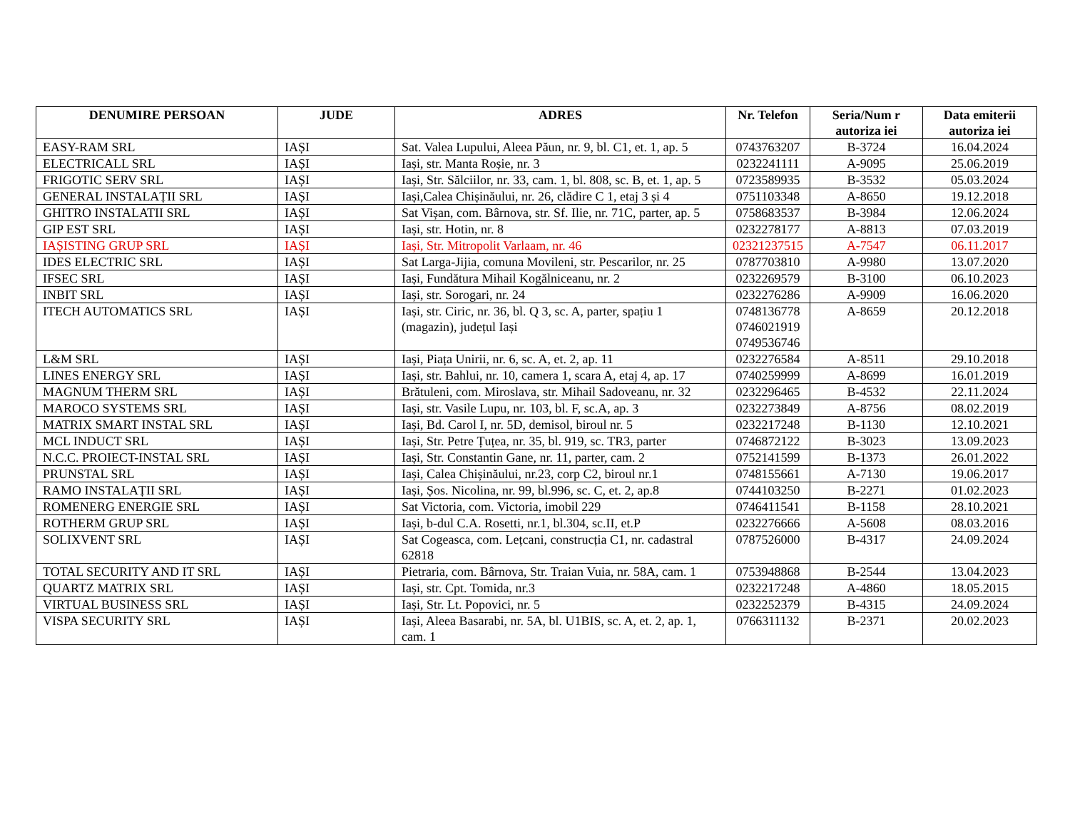| DENUMIRE PERSOAN | JUDE | ADRES | Nr. Telefon | Seria/Num r autoriza iei | Data emiterii autoriza iei |
| --- | --- | --- | --- | --- | --- |
| EASY-RAM SRL | IAȘI | Sat. Valea Lupului, Aleea Păun, nr. 9, bl. C1, et. 1, ap. 5 | 0743763207 | B-3724 | 16.04.2024 |
| ELECTRICALL SRL | IAȘI | Iași, str. Manta Roșie, nr. 3 | 0232241111 | A-9095 | 25.06.2019 |
| FRIGOTIC SERV SRL | IAȘI | Iași, Str. Sălciilor, nr. 33, cam. 1, bl. 808, sc. B, et. 1, ap. 5 | 0723589935 | B-3532 | 05.03.2024 |
| GENERAL INSTALAȚII SRL | IAȘI | Iași,Calea Chișinăului, nr. 26, clădire C 1, etaj 3 și 4 | 0751103348 | A-8650 | 19.12.2018 |
| GHITRO INSTALATII SRL | IAȘI | Sat Vișan, com. Bârnova, str. Sf. Ilie, nr. 71C, parter, ap. 5 | 0758683537 | B-3984 | 12.06.2024 |
| GIP EST SRL | IAȘI | Iași, str. Hotin, nr. 8 | 0232278177 | A-8813 | 07.03.2019 |
| IAȘISTING GRUP SRL | IAȘI | Iași, Str. Mitropolit Varlaam, nr. 46 | 02321237515 | A-7547 | 06.11.2017 |
| IDES ELECTRIC SRL | IAȘI | Sat Larga-Jijia, comuna Movileni, str. Pescarilor, nr. 25 | 0787703810 | A-9980 | 13.07.2020 |
| IFSEC SRL | IAȘI | Iași, Fundătura Mihail Kogălniceanu, nr. 2 | 0232269579 | B-3100 | 06.10.2023 |
| INBIT SRL | IAȘI | Iași, str. Sorogari, nr. 24 | 0232276286 | A-9909 | 16.06.2020 |
| ITECH AUTOMATICS SRL | IAȘI | Iași, str. Ciric, nr. 36, bl. Q 3, sc. A, parter, spațiu 1 (magazin), județul Iași | 0748136778 0746021919 0749536746 | A-8659 | 20.12.2018 |
| L&M SRL | IAȘI | Iași, Piața Unirii, nr. 6, sc. A, et. 2, ap. 11 | 0232276584 | A-8511 | 29.10.2018 |
| LINES ENERGY SRL | IAȘI | Iași, str. Bahlui, nr. 10, camera 1, scara A, etaj 4, ap. 17 | 0740259999 | A-8699 | 16.01.2019 |
| MAGNUM THERM SRL | IAȘI | Brătuleni, com. Miroslava, str. Mihail Sadoveanu, nr. 32 | 0232296465 | B-4532 | 22.11.2024 |
| MAROCO SYSTEMS SRL | IAȘI | Iași, str. Vasile Lupu, nr. 103, bl. F, sc.A, ap. 3 | 0232273849 | A-8756 | 08.02.2019 |
| MATRIX SMART INSTAL SRL | IAȘI | Iași, Bd. Carol I, nr. 5D, demisol, biroul nr. 5 | 0232217248 | B-1130 | 12.10.2021 |
| MCL INDUCT SRL | IAȘI | Iași, Str. Petre Țuțea, nr. 35, bl. 919, sc. TR3, parter | 0746872122 | B-3023 | 13.09.2023 |
| N.C.C. PROIECT-INSTAL SRL | IAȘI | Iași, Str. Constantin Gane, nr. 11, parter, cam. 2 | 0752141599 | B-1373 | 26.01.2022 |
| PRUNSTAL SRL | IAȘI | Iași, Calea Chișinăului, nr.23, corp C2, biroul nr.1 | 0748155661 | A-7130 | 19.06.2017 |
| RAMO INSTALAȚII SRL | IAȘI | Iași, Șos. Nicolina, nr. 99, bl.996, sc. C, et. 2, ap.8 | 0744103250 | B-2271 | 01.02.2023 |
| ROMENERG ENERGIE SRL | IAȘI | Sat Victoria, com. Victoria, imobil 229 | 0746411541 | B-1158 | 28.10.2021 |
| ROTHERM GRUP SRL | IAȘI | Iași, b-dul C.A. Rosetti, nr.1, bl.304, sc.II, et.P | 0232276666 | A-5608 | 08.03.2016 |
| SOLIXVENT SRL | IAȘI | Sat Cogeasca, com. Lețcani, construcția C1, nr. cadastral 62818 | 0787526000 | B-4317 | 24.09.2024 |
| TOTAL SECURITY AND IT SRL | IAȘI | Pietraria, com. Bârnova, Str. Traian Vuia, nr. 58A, cam. 1 | 0753948868 | B-2544 | 13.04.2023 |
| QUARTZ MATRIX SRL | IAȘI | Iași, str. Cpt. Tomida, nr.3 | 0232217248 | A-4860 | 18.05.2015 |
| VIRTUAL BUSINESS SRL | IAȘI | Iași, Str. Lt. Popovici, nr. 5 | 0232252379 | B-4315 | 24.09.2024 |
| VISPA SECURITY SRL | IAȘI | Iași, Aleea Basarabi, nr. 5A, bl. U1BIS, sc. A, et. 2, ap. 1, cam. 1 | 0766311132 | B-2371 | 20.02.2023 |